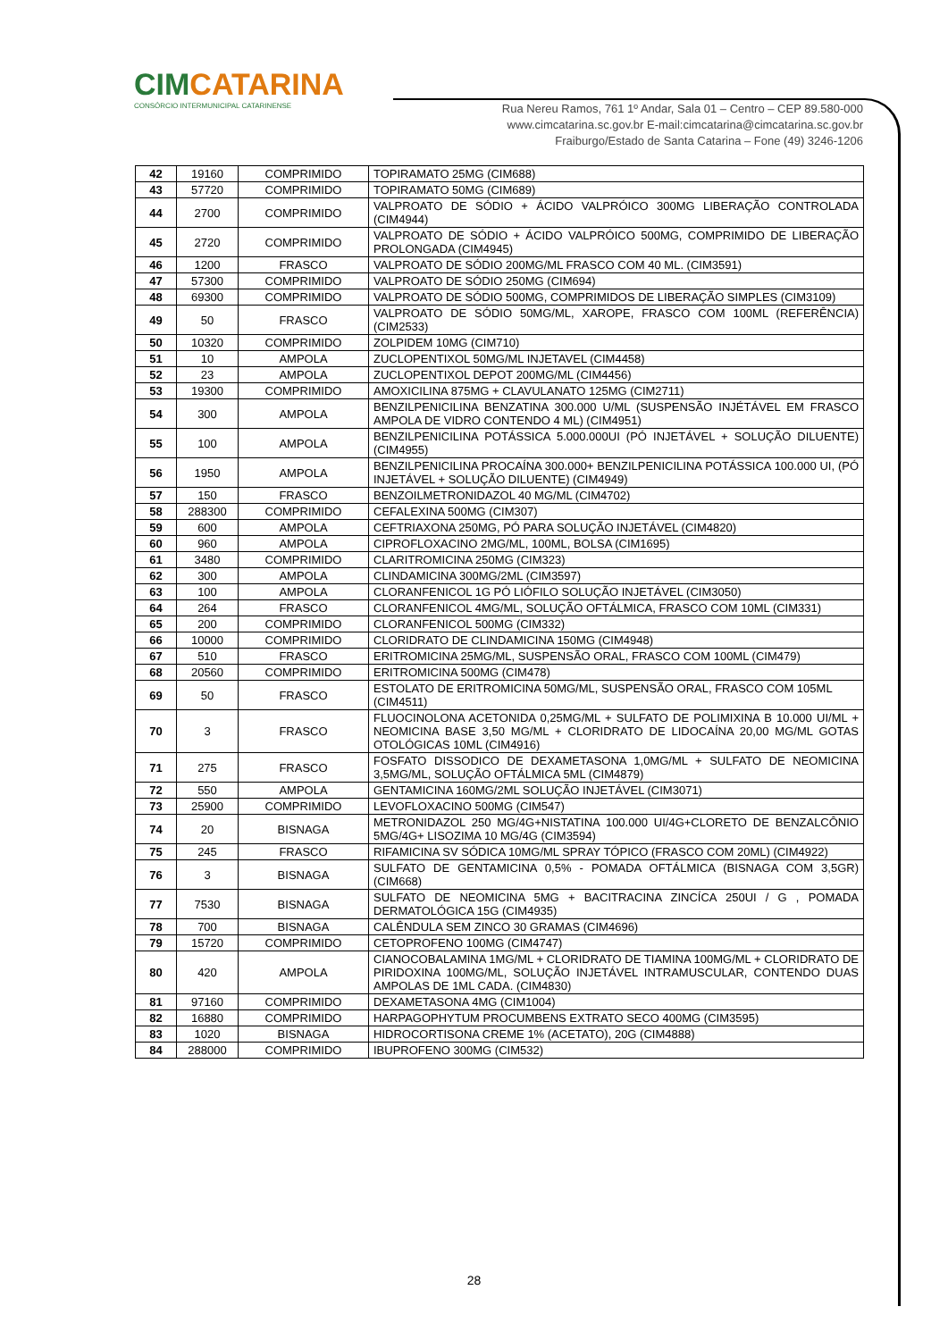CIMCATARINA
CONSÓRCIO INTERMUNICIPAL CATARINENSE
Rua Nereu Ramos, 761 1º Andar, Sala 01 – Centro – CEP 89.580-000
www.cimcatarina.sc.gov.br E-mail:cimcatarina@cimcatarina.sc.gov.br
Fraiburgo/Estado de Santa Catarina – Fone (49) 3246-1206
| 42 | 19160 | COMPRIMIDO | TOPIRAMATO 25MG (CIM688) |
| 43 | 57720 | COMPRIMIDO | TOPIRAMATO 50MG (CIM689) |
| 44 | 2700 | COMPRIMIDO | VALPROATO DE SÓDIO + ÁCIDO VALPRÓICO 300MG LIBERAÇÃO CONTROLADA (CIM4944) |
| 45 | 2720 | COMPRIMIDO | VALPROATO DE SÓDIO + ÁCIDO VALPRÓICO 500MG, COMPRIMIDO DE LIBERAÇÃO PROLONGADA (CIM4945) |
| 46 | 1200 | FRASCO | VALPROATO DE SÓDIO 200MG/ML FRASCO COM 40 ML. (CIM3591) |
| 47 | 57300 | COMPRIMIDO | VALPROATO DE SÓDIO 250MG (CIM694) |
| 48 | 69300 | COMPRIMIDO | VALPROATO DE SÓDIO 500MG, COMPRIMIDOS DE LIBERAÇÃO SIMPLES (CIM3109) |
| 49 | 50 | FRASCO | VALPROATO DE SÓDIO 50MG/ML, XAROPE, FRASCO COM 100ML (REFERÊNCIA) (CIM2533) |
| 50 | 10320 | COMPRIMIDO | ZOLPIDEM 10MG (CIM710) |
| 51 | 10 | AMPOLA | ZUCLOPENTIXOL 50MG/ML INJETAVEL (CIM4458) |
| 52 | 23 | AMPOLA | ZUCLOPENTIXOL DEPOT 200MG/ML (CIM4456) |
| 53 | 19300 | COMPRIMIDO | AMOXICILINA 875MG + CLAVULANATO 125MG (CIM2711) |
| 54 | 300 | AMPOLA | BENZILPENICILINA BENZATINA 300.000 U/ML (SUSPENSÃO INJÉTÁVEL EM FRASCO AMPOLA DE VIDRO CONTENDO 4 ML) (CIM4951) |
| 55 | 100 | AMPOLA | BENZILPENICILINA POTÁSSICA 5.000.000UI (PÓ INJETÁVEL + SOLUÇÃO DILUENTE) (CIM4955) |
| 56 | 1950 | AMPOLA | BENZILPENICILINA PROCAÍNA 300.000+ BENZILPENICILINA POTÁSSICA 100.000 UI, (PÓ INJETÁVEL + SOLUÇÃO DILUENTE) (CIM4949) |
| 57 | 150 | FRASCO | BENZOILMETRONIDAZOL 40 MG/ML (CIM4702) |
| 58 | 288300 | COMPRIMIDO | CEFALEXINA 500MG (CIM307) |
| 59 | 600 | AMPOLA | CEFTRIAXONA 250MG, PÓ PARA SOLUÇÃO INJETÁVEL (CIM4820) |
| 60 | 960 | AMPOLA | CIPROFLOXACINO 2MG/ML, 100ML, BOLSA (CIM1695) |
| 61 | 3480 | COMPRIMIDO | CLARITROMICINA 250MG (CIM323) |
| 62 | 300 | AMPOLA | CLINDAMICINA 300MG/2ML (CIM3597) |
| 63 | 100 | AMPOLA | CLORANFENICOL 1G PÓ LIÓFILO SOLUÇÃO INJETÁVEL (CIM3050) |
| 64 | 264 | FRASCO | CLORANFENICOL 4MG/ML, SOLUÇÃO OFTÁLMICA, FRASCO COM 10ML (CIM331) |
| 65 | 200 | COMPRIMIDO | CLORANFENICOL 500MG (CIM332) |
| 66 | 10000 | COMPRIMIDO | CLORIDRATO DE CLINDAMICINA 150MG (CIM4948) |
| 67 | 510 | FRASCO | ERITROMICINA 25MG/ML, SUSPENSÃO ORAL, FRASCO COM 100ML (CIM479) |
| 68 | 20560 | COMPRIMIDO | ERITROMICINA 500MG (CIM478) |
| 69 | 50 | FRASCO | ESTOLATO DE ERITROMICINA 50MG/ML, SUSPENSÃO ORAL, FRASCO COM 105ML (CIM4511) |
| 70 | 3 | FRASCO | FLUOCINOLONA ACETONIDA 0,25MG/ML + SULFATO DE POLIMIXINA B 10.000 UI/ML + NEOMICINA BASE 3,50 MG/ML + CLORIDRATO DE LIDOCAÍNA 20,00 MG/ML GOTAS OTOLÓGICAS 10ML (CIM4916) |
| 71 | 275 | FRASCO | FOSFATO DISSODICO DE DEXAMETASONA 1,0MG/ML + SULFATO DE NEOMICINA 3,5MG/ML, SOLUÇÃO OFTÁLMICA 5ML (CIM4879) |
| 72 | 550 | AMPOLA | GENTAMICINA 160MG/2ML SOLUÇÃO INJETÁVEL (CIM3071) |
| 73 | 25900 | COMPRIMIDO | LEVOFLOXACINO 500MG (CIM547) |
| 74 | 20 | BISNAGA | METRONIDAZOL 250 MG/4G+NISTATINA 100.000 UI/4G+CLORETO DE BENZALCÔNIO 5MG/4G+ LISOZIMA 10 MG/4G (CIM3594) |
| 75 | 245 | FRASCO | RIFAMICINA SV SÓDICA 10MG/ML SPRAY TÓPICO (FRASCO COM 20ML) (CIM4922) |
| 76 | 3 | BISNAGA | SULFATO DE GENTAMICINA 0,5% - POMADA OFTÁLMICA (BISNAGA COM 3,5GR) (CIM668) |
| 77 | 7530 | BISNAGA | SULFATO DE NEOMICINA 5MG + BACITRACINA ZINCÍCA 250UI / G , POMADA DERMATOLÓGICA 15G (CIM4935) |
| 78 | 700 | BISNAGA | CALÊNDULA SEM ZINCO 30 GRAMAS (CIM4696) |
| 79 | 15720 | COMPRIMIDO | CETOPROFENO 100MG (CIM4747) |
| 80 | 420 | AMPOLA | CIANOCOBALAMINA 1MG/ML + CLORIDRATO DE TIAMINA 100MG/ML + CLORIDRATO DE PIRIDOXINA 100MG/ML, SOLUÇÃO INJETÁVEL INTRAMUSCULAR, CONTENDO DUAS AMPOLAS DE 1ML CADA. (CIM4830) |
| 81 | 97160 | COMPRIMIDO | DEXAMETASONA 4MG (CIM1004) |
| 82 | 16880 | COMPRIMIDO | HARPAGOPHYTUM PROCUMBENS EXTRATO SECO 400MG (CIM3595) |
| 83 | 1020 | BISNAGA | HIDROCORTISONA CREME 1% (ACETATO), 20G (CIM4888) |
| 84 | 288000 | COMPRIMIDO | IBUPROFENO 300MG (CIM532) |
28